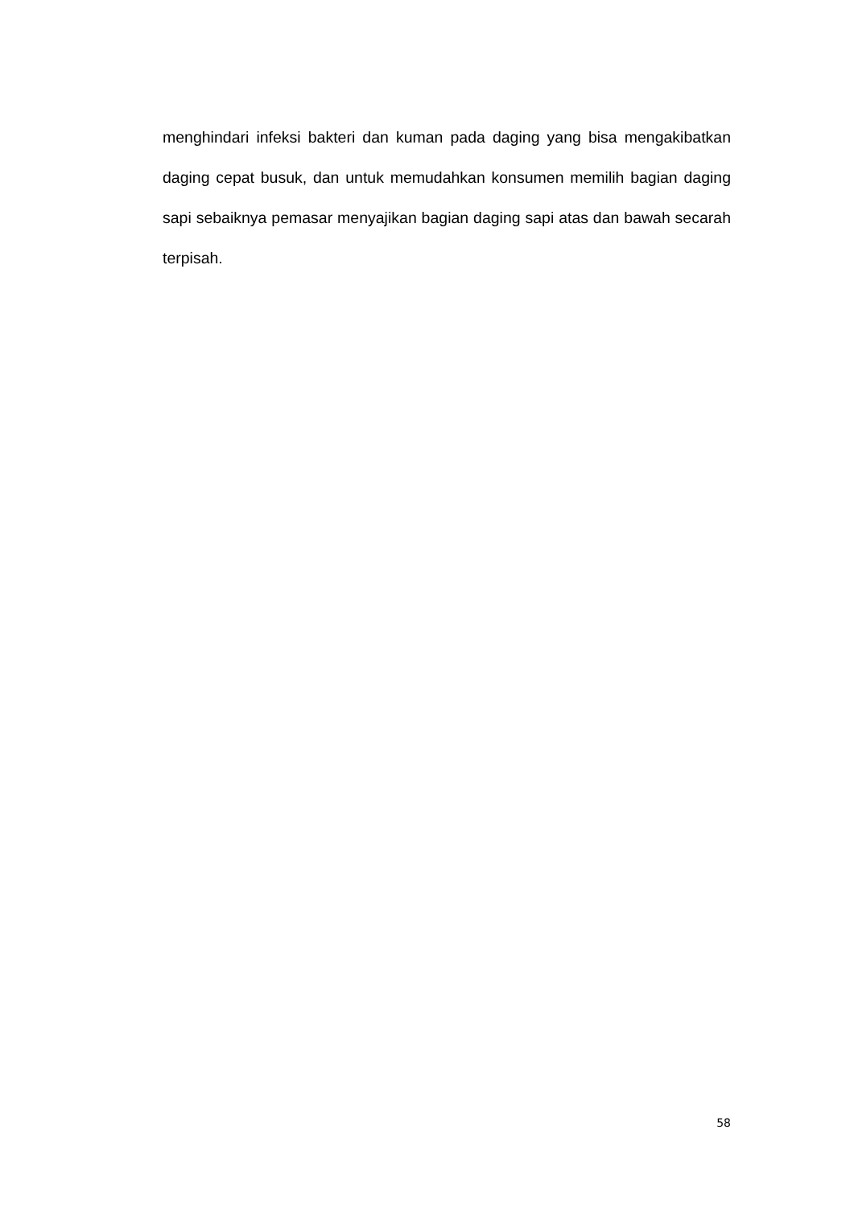menghindari infeksi bakteri dan kuman pada daging yang bisa mengakibatkan daging cepat busuk, dan untuk memudahkan konsumen memilih bagian daging sapi sebaiknya pemasar menyajikan bagian daging sapi atas dan bawah secarah terpisah.
58